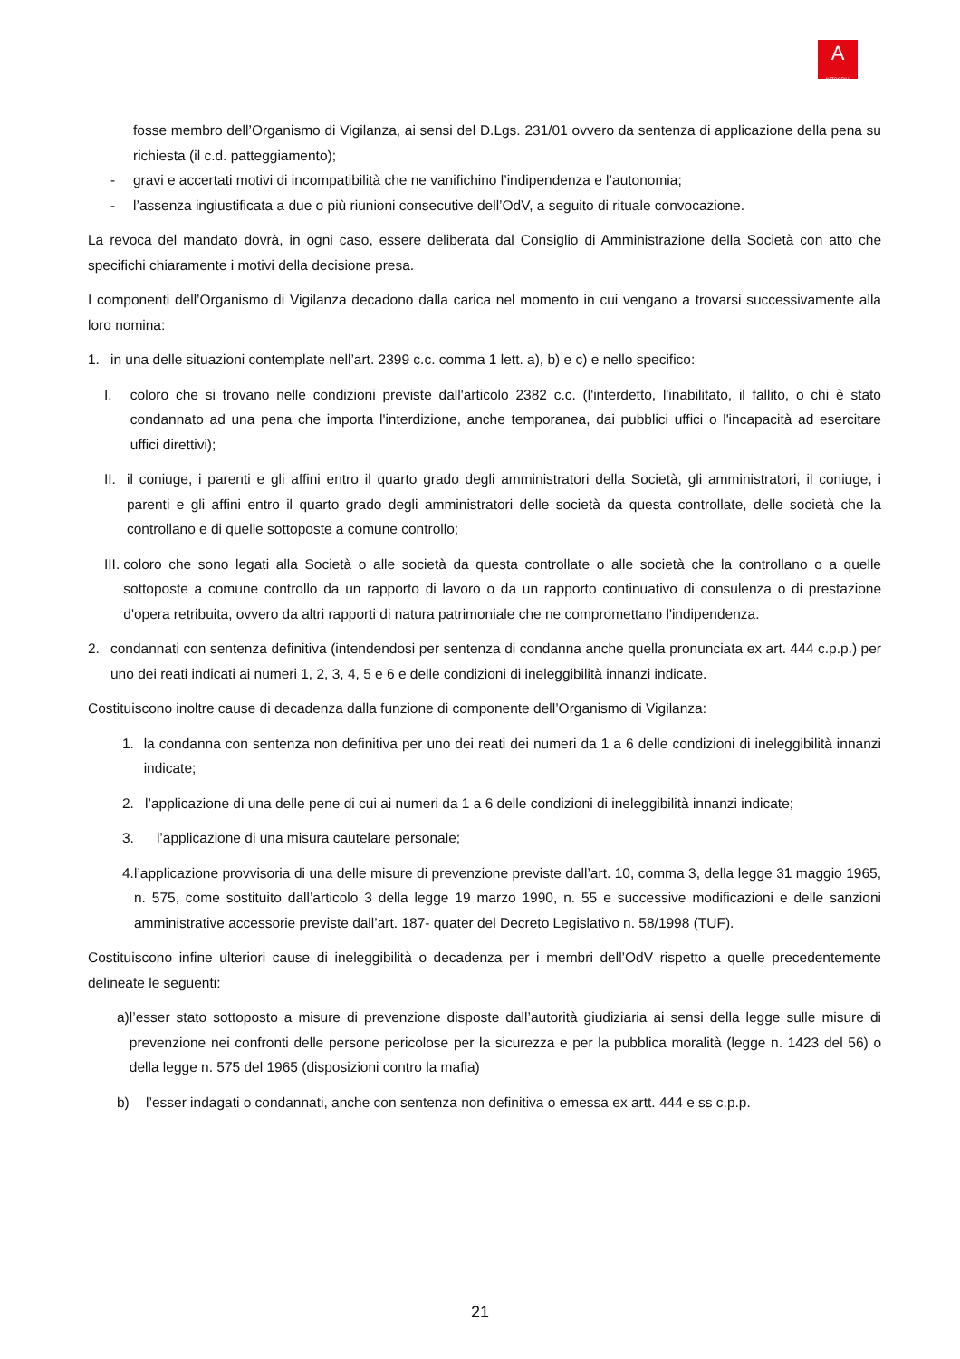A
AUTOGRILL
fosse membro dell’Organismo di Vigilanza, ai sensi del D.Lgs. 231/01 ovvero da sentenza di applicazione della pena su richiesta (il c.d. patteggiamento);
- gravi e accertati motivi di incompatibilità che ne vanifichino l’indipendenza e l’autonomia;
- l’assenza ingiustificata a due o più riunioni consecutive dell’OdV, a seguito di rituale convocazione.
La revoca del mandato dovrà, in ogni caso, essere deliberata dal Consiglio di Amministrazione della Società con atto che specifichi chiaramente i motivi della decisione presa.
I componenti dell’Organismo di Vigilanza decadono dalla carica nel momento in cui vengano a trovarsi successivamente alla loro nomina:
1. in una delle situazioni contemplate nell’art. 2399 c.c. comma 1 lett. a), b) e c) e nello specifico:
I. coloro che si trovano nelle condizioni previste dall'articolo 2382 c.c. (l'interdetto, l'inabilitato, il fallito, o chi è stato condannato ad una pena che importa l'interdizione, anche temporanea, dai pubblici uffici o l'incapacità ad esercitare uffici direttivi);
II. il coniuge, i parenti e gli affini entro il quarto grado degli amministratori della Società, gli amministratori, il coniuge, i parenti e gli affini entro il quarto grado degli amministratori delle società da questa controllate, delle società che la controllano e di quelle sottoposte a comune controllo;
III. coloro che sono legati alla Società o alle società da questa controllate o alle società che la controllano o a quelle sottoposte a comune controllo da un rapporto di lavoro o da un rapporto continuativo di consulenza o di prestazione d'opera retribuita, ovvero da altri rapporti di natura patrimoniale che ne compromettano l'indipendenza.
2. condannati con sentenza definitiva (intendendosi per sentenza di condanna anche quella pronunciata ex art. 444 c.p.p.) per uno dei reati indicati ai numeri 1, 2, 3, 4, 5 e 6 e delle condizioni di ineleggibilità innanzi indicate.
Costituiscono inoltre cause di decadenza dalla funzione di componente dell’Organismo di Vigilanza:
1. la condanna con sentenza non definitiva per uno dei reati dei numeri da 1 a 6 delle condizioni di ineleggibilità innanzi indicate;
2. l’applicazione di una delle pene di cui ai numeri da 1 a 6 delle condizioni di ineleggibilità innanzi indicate;
3. l’applicazione di una misura cautelare personale;
4. l’applicazione provvisoria di una delle misure di prevenzione previste dall’art. 10, comma 3, della legge 31 maggio 1965, n. 575, come sostituito dall’articolo 3 della legge 19 marzo 1990, n. 55 e successive modificazioni e delle sanzioni amministrative accessorie previste dall’art. 187- quater del Decreto Legislativo n. 58/1998 (TUF).
Costituiscono infine ulteriori cause di ineleggibilità o decadenza per i membri dell’OdV rispetto a quelle precedentemente delineate le seguenti:
a) l’esser stato sottoposto a misure di prevenzione disposte dall’autorità giudiziaria ai sensi della legge sulle misure di prevenzione nei confronti delle persone pericolose per la sicurezza e per la pubblica moralità (legge n. 1423 del 56) o della legge n. 575 del 1965 (disposizioni contro la mafia)
b) l’esser indagati o condannati, anche con sentenza non definitiva o emessa ex artt. 444 e ss c.p.p.
21